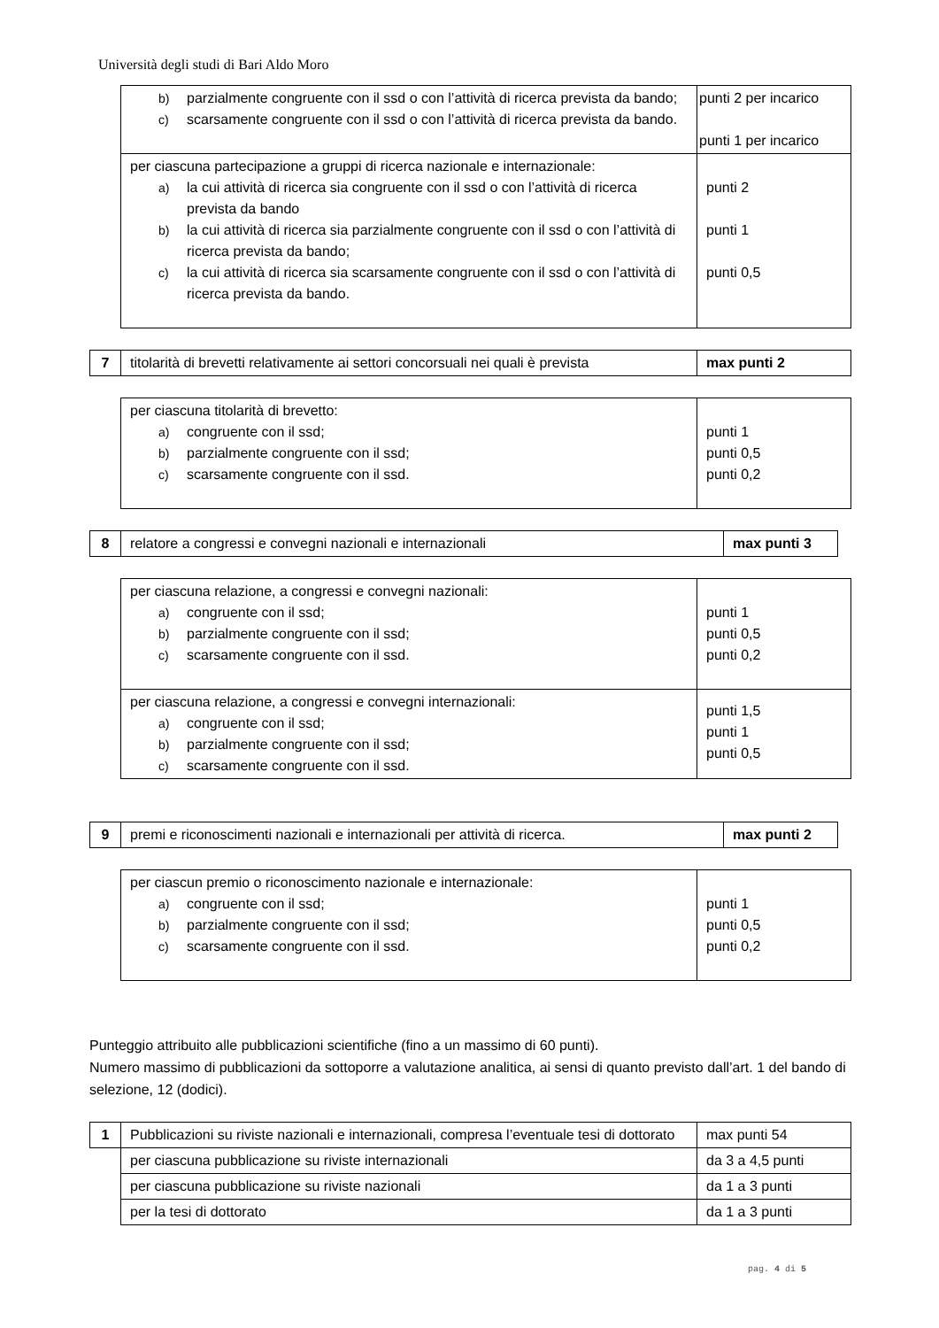Università degli studi di Bari Aldo Moro
| b) parzialmente congruente con il ssd o con l’attività di ricerca prevista da bando; c) scarsamente congruente con il ssd o con l’attività di ricerca prevista da bando. | punti 2 per incarico punti 1 per incarico |
| per ciascuna partecipazione a gruppi di ricerca nazionale e internazionale: a) la cui attività di ricerca sia congruente con il ssd o con l’attività di ricerca prevista da bando b) la cui attività di ricerca sia parzialmente congruente con il ssd o con l’attività di ricerca prevista da bando; c) la cui attività di ricerca sia scarsamente congruente con il ssd o con l’attività di ricerca prevista da bando. | punti 2 punti 1 punti 0,5 |
| 7 | titolarità di brevetti relativamente ai settori concorsuali nei quali è prevista | max punti 2 |
| per ciascuna titolarità di brevetto: a) congruente con il ssd; b) parzialmente congruente con il ssd; c) scarsamente congruente con il ssd. | punti 1 punti 0,5 punti 0,2 |
| 8 | relatore a congressi e convegni nazionali e internazionali | max punti 3 |
| per ciascuna relazione, a congressi e convegni nazionali: a) congruente con il ssd; b) parzialmente congruente con il ssd; c) scarsamente congruente con il ssd. | punti 1 punti 0,5 punti 0,2 |
| per ciascuna relazione, a congressi e convegni internazionali: a) congruente con il ssd; b) parzialmente congruente con il ssd; c) scarsamente congruente con il ssd. | punti 1,5 punti 1 punti 0,5 |
| 9 | premi e riconoscimenti nazionali e internazionali per attività di ricerca. | max punti 2 |
| per ciascun premio o riconoscimento nazionale e internazionale: a) congruente con il ssd; b) parzialmente congruente con il ssd; c) scarsamente congruente con il ssd. | punti 1 punti 0,5 punti 0,2 |
Punteggio attribuito alle pubblicazioni scientifiche (fino a un massimo di 60 punti).
Numero massimo di pubblicazioni da sottoporre a valutazione analitica, ai sensi di quanto previsto dall’art. 1 del bando di selezione, 12 (dodici).
| 1 | Pubblicazioni su riviste nazionali e internazionali, compresa l’eventuale tesi di dottorato | max punti 54 |
| | per ciascuna pubblicazione su riviste internazionali | da 3 a 4,5 punti |
| | per ciascuna pubblicazione su riviste nazionali | da 1 a 3 punti |
| | per la tesi di dottorato | da 1 a 3 punti |
pag. 4 di 5